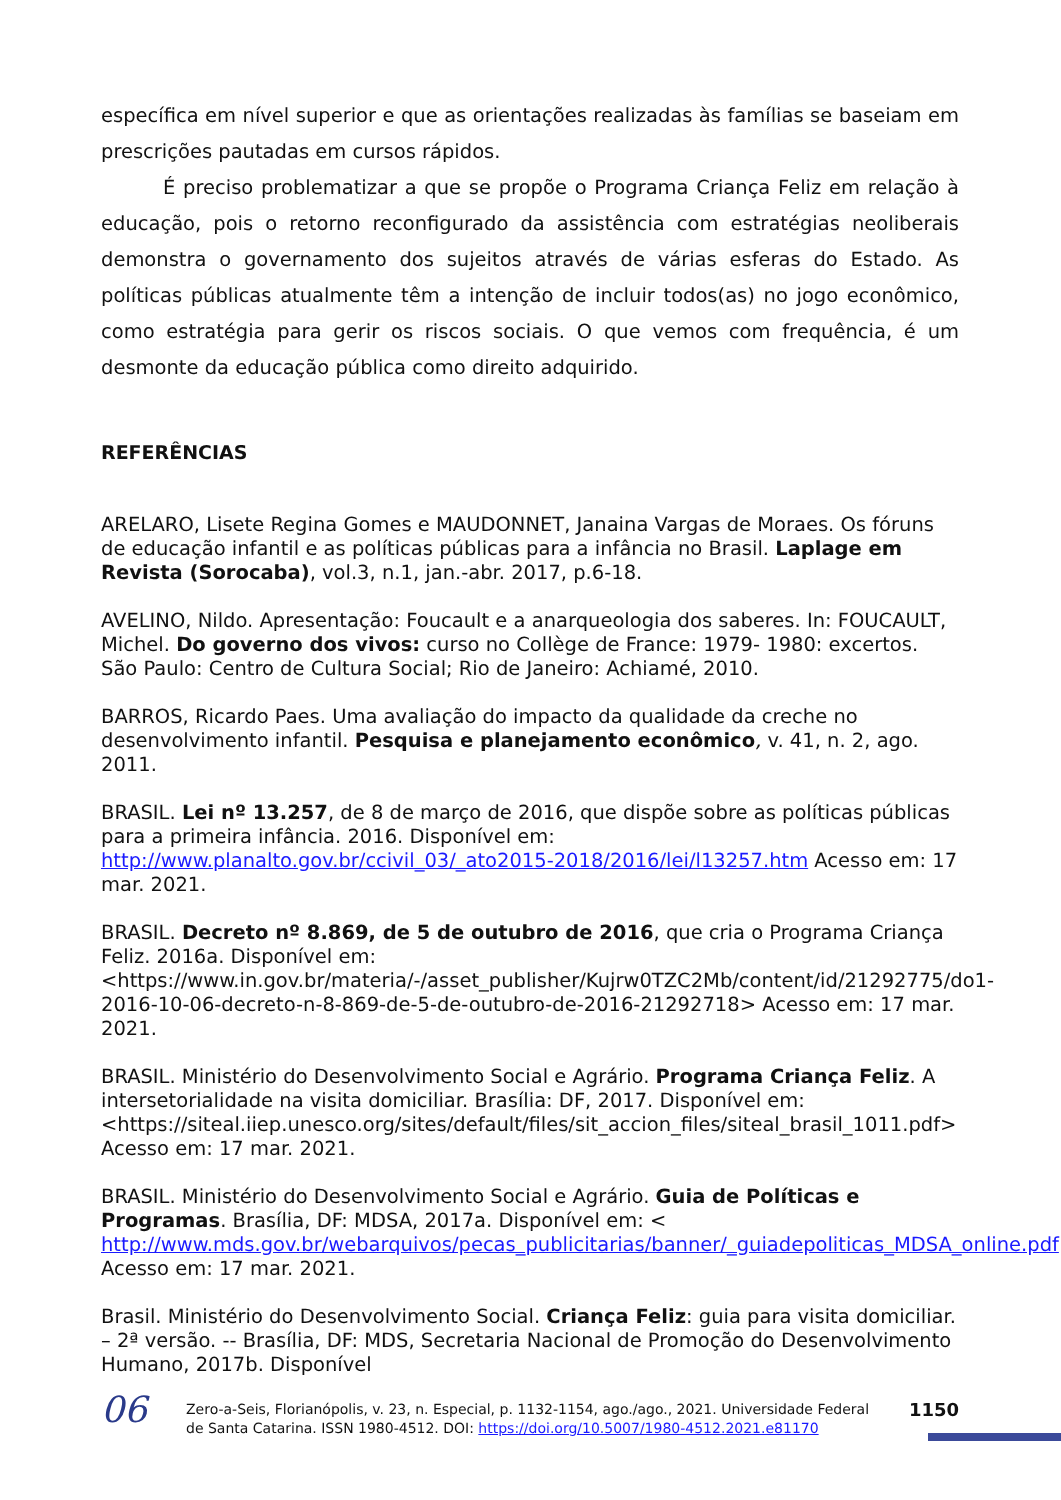específica em nível superior e que as orientações realizadas às famílias se baseiam em prescrições pautadas em cursos rápidos.
É preciso problematizar a que se propõe o Programa Criança Feliz em relação à educação, pois o retorno reconfigurado da assistência com estratégias neoliberais demonstra o governamento dos sujeitos através de várias esferas do Estado. As políticas públicas atualmente têm a intenção de incluir todos(as) no jogo econômico, como estratégia para gerir os riscos sociais. O que vemos com frequência, é um desmonte da educação pública como direito adquirido.
REFERÊNCIAS
ARELARO, Lisete Regina Gomes e MAUDONNET, Janaina Vargas de Moraes. Os fóruns de educação infantil e as políticas públicas para a infância no Brasil. Laplage em Revista (Sorocaba), vol.3, n.1, jan.-abr. 2017, p.6-18.
AVELINO, Nildo. Apresentação: Foucault e a anarqueologia dos saberes. In: FOUCAULT, Michel. Do governo dos vivos: curso no Collège de France: 1979- 1980: excertos. São Paulo: Centro de Cultura Social; Rio de Janeiro: Achiamé, 2010.
BARROS, Ricardo Paes. Uma avaliação do impacto da qualidade da creche no desenvolvimento infantil. Pesquisa e planejamento econômico, v. 41, n. 2, ago. 2011.
BRASIL. Lei nº 13.257, de 8 de março de 2016, que dispõe sobre as políticas públicas para a primeira infância. 2016. Disponível em: http://www.planalto.gov.br/ccivil_03/_ato2015-2018/2016/lei/l13257.htm Acesso em: 17 mar. 2021.
BRASIL. Decreto nº 8.869, de 5 de outubro de 2016, que cria o Programa Criança Feliz. 2016a. Disponível em: <https://www.in.gov.br/materia/-/asset_publisher/Kujrw0TZC2Mb/content/id/21292775/do1-2016-10-06-decreto-n-8-869-de-5-de-outubro-de-2016-21292718> Acesso em: 17 mar. 2021.
BRASIL. Ministério do Desenvolvimento Social e Agrário. Programa Criança Feliz. A intersetorialidade na visita domiciliar. Brasília: DF, 2017. Disponível em: <https://siteal.iiep.unesco.org/sites/default/files/sit_accion_files/siteal_brasil_1011.pdf> Acesso em: 17 mar. 2021.
BRASIL. Ministério do Desenvolvimento Social e Agrário. Guia de Políticas e Programas. Brasília, DF: MDSA, 2017a. Disponível em: < http://www.mds.gov.br/webarquivos/pecas_publicitarias/banner/_guiadepoliticas_MDSA_online.pdf> Acesso em: 17 mar. 2021.
Brasil. Ministério do Desenvolvimento Social. Criança Feliz: guia para visita domiciliar. – 2ª versão. -- Brasília, DF: MDS, Secretaria Nacional de Promoção do Desenvolvimento Humano, 2017b. Disponível
06
Zero-a-Seis, Florianópolis, v. 23, n. Especial, p. 1132-1154, ago./ago., 2021. Universidade Federal de Santa Catarina. ISSN 1980-4512. DOI: https://doi.org/10.5007/1980-4512.2021.e81170
1150